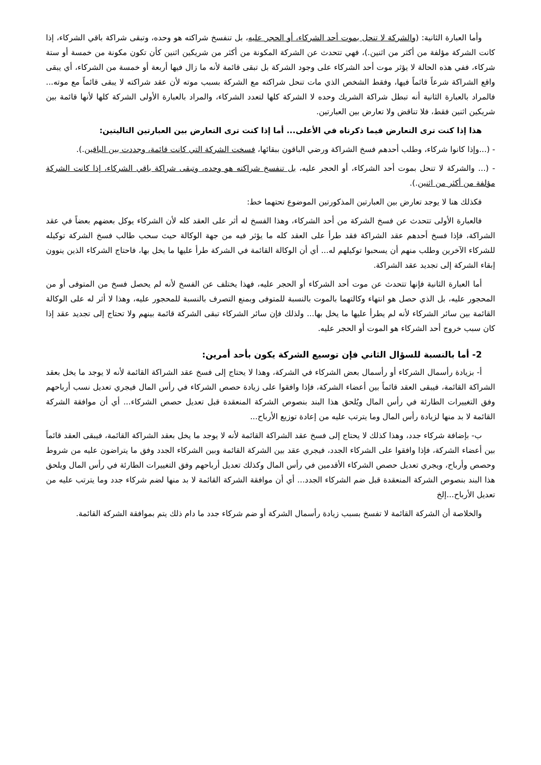وأما العبارة الثانية: (والشركة لا تنحل بموت أحد الشركاء، أو الحجر عليه، بل تنفسخ شراكته هو وحده، وتبقى شراكة باقي الشركاء، إذا كانت الشركة مؤلفة من أكثر من اثنين.)، فهي تتحدث عن الشركة المكونة من أكثر من شريكين اثنين كأن تكون مكونة من خمسة أو ستة شركاء، ففي هذه الحالة لا يؤثر موت أحد الشركاء على وجود الشركة بل تبقى قائمة لأنه ما زال فيها أربعة أو خمسة من الشركاء، أي يبقى واقع الشراكة شرعاً قائماً فيها، وفقط الشخص الذي مات تنحل شراكته مع الشركة بسبب موته لأن عقد شراكته لا يبقى قائماً مع موته... فالمراد بالعبارة الثانية أنه تبطل شراكة الشريك وحده لا الشركة كلها لتعدد الشركاء، والمراد بالعبارة الأولى الشركة كلها لأنها قائمة بين شريكين اثنين فقط، فلا تناقض ولا تعارض بين العبارتين.
هذا إذا كنت ترى التعارض فيما ذكرناه في الأعلى... أما إذا كنت ترى التعارض بين العبارتين التاليتين:
- (...وإذا كانوا شركاء، وطلب أحدهم فسخ الشراكة ورضي الباقون ببقائها، فسخت الشركة التي كانت قائمة، وجددت بين الباقين.).
- (... والشركة لا تنحل بموت أحد الشركاء، أو الحجر عليه، بل تنفسخ شراكته هو وحده، وتبقى شراكة باقي الشركاء، إذا كانت الشركة مؤلفة من أكثر من اثنين.).
فكذلك هنا لا يوجد تعارض بين العبارتين المذكورتين الموضوع تحتهما خط:
فالعبارة الأولى تتحدث عن فسخ الشركة من أحد الشركاء، وهذا الفسخ له أثر على العقد كله لأن الشركاء يوكل بعضهم بعضاً في عقد الشراكة، فإذا فسخ أحدهم عقد الشراكة فقد طرأ على العقد كله ما يؤثر فيه من جهة الوكالة حيث سحب طالب فسخ الشركة توكيله للشركاء الآخرين وطلب منهم أن يسحبوا توكيلهم له... أي أن الوكالة القائمة في الشركة طرأ عليها ما يخل بها، فاحتاج الشركاء الذين ينوون إبقاء الشركة إلى تجديد عقد الشراكة.
أما العبارة الثانية فإنها تتحدث عن موت أحد الشركاء أو الحجر عليه، فهذا يختلف عن الفسخ لأنه لم يحصل فسخ من المتوفى أو من المحجور عليه، بل الذي حصل هو انتهاء وكالتهما بالموت بالنسبة للمتوفى وبمنع التصرف بالنسبة للمحجور عليه، وهذا لا أثر له على الوكالة القائمة بين سائر الشركاء لأنه لم يطرأ عليها ما يخل بها... ولذلك فإن سائر الشركاء تبقى الشركة قائمة بينهم ولا تحتاج إلى تجديد عقد إذا كان سبب خروج أحد الشركاء هو الموت أو الحجر عليه.
2- أما بالنسبة للسؤال الثاني فإن توسيع الشركة يكون بأحد أمرين:
أ- بزيادة رأسمال الشركاء أو رأسمال بعض الشركاء في الشركة، وهذا لا يحتاج إلى فسخ عقد الشراكة القائمة لأنه لا يوجد ما يخل بعقد الشراكة القائمة، فيبقى العقد قائماً بين أعضاء الشركة، فإذا وافقوا على زيادة حصص الشركاء في رأس المال فيجري تعديل نسب أرباحهم وفق التغييرات الطارئة في رأس المال ويُلحق هذا البند بنصوص الشركة المنعقدة قبل تعديل حصص الشركاء... أي أن موافقة الشركة القائمة لا بد منها لزيادة رأس المال وما يترتب عليه من إعادة توزيع الأرباح...
ب- بإضافة شركاء جدد، وهذا كذلك لا يحتاج إلى فسخ عقد الشراكة القائمة لأنه لا يوجد ما يخل بعقد الشراكة القائمة، فيبقى العقد قائماً بين أعضاء الشركة، فإذا وافقوا على الشركاء الجدد، فيجري عقد بين الشركة القائمة وبين الشركاء الجدد وفق ما يتراضون عليه من شروط وحصص وأرباح، ويجري تعديل حصص الشركاء الأقدمين في رأس المال وكذلك تعديل أرباحهم وفق التغييرات الطارئة في رأس المال ويلحق هذا البند بنصوص الشركة المنعقدة قبل ضم الشركاء الجدد... أي أن موافقة الشركة القائمة لا بد منها لضم شركاء جدد وما يترتب عليه من تعديل الأرباح...إلخ
والخلاصة أن الشركة القائمة لا تفسخ بسبب زيادة رأسمال الشركة أو ضم شركاء جدد ما دام ذلك يتم بموافقة الشركة القائمة.